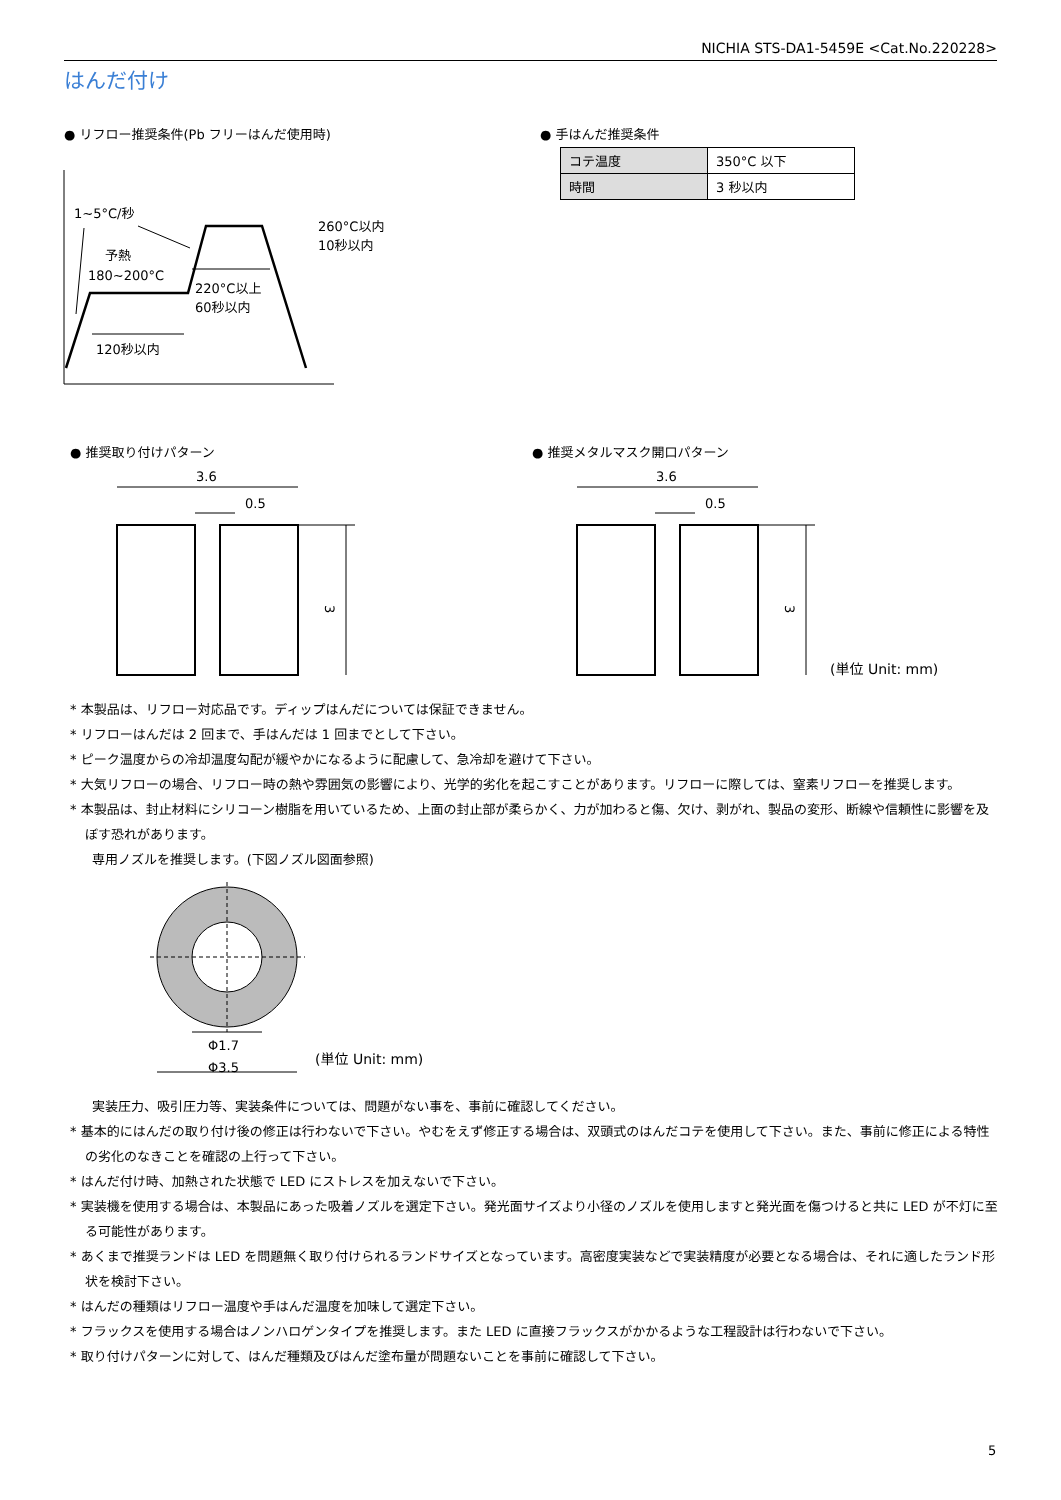NICHIA STS-DA1-5459E <Cat.No.220228>
はんだ付け
● リフロー推奨条件(Pb フリーはんだ使用時)
1~5°C/秒
予熱
180~200°C
260°C以内
10秒以内
220°C以上
60秒以内
120秒以内
● 手はんだ推奨条件
| コテ温度 | 350°C 以下 |
| 時間 | 3 秒以内 |
● 推奨取り付けパターン ● 推奨メタルマスク開口パターン
3.6
0.5
3
3.6
0.5
3
(単位 Unit: mm)
* 本製品は、リフロー対応品です。ディップはんだについては保証できません。
* リフローはんだは 2 回まで、手はんだは 1 回までとして下さい。
* ピーク温度からの冷却温度勾配が緩やかになるように配慮して、急冷却を避けて下さい。
* 大気リフローの場合、リフロー時の熱や雰囲気の影響により、光学的劣化を起こすことがあります。リフローに際しては、窒素リフローを推奨します。
* 本製品は、封止材料にシリコーン樹脂を用いているため、上面の封止部が柔らかく、力が加わると傷、欠け、剥がれ、製品の変形、断線や信頼性に影響を及ぼす恐れがあります。
専用ノズルを推奨します。(下図ノズル図面参照)
Φ1.7
Φ3.5
(単位 Unit: mm)
実装圧力、吸引圧力等、実装条件については、問題がない事を、事前に確認してください。
* 基本的にはんだの取り付け後の修正は行わないで下さい。やむをえず修正する場合は、双頭式のはんだコテを使用して下さい。また、事前に修正による特性の劣化のなきことを確認の上行って下さい。
* はんだ付け時、加熱された状態で LED にストレスを加えないで下さい。
* 実装機を使用する場合は、本製品にあった吸着ノズルを選定下さい。発光面サイズより小径のノズルを使用しますと発光面を傷つけると共に LED が不灯に至る可能性があります。
* あくまで推奨ランドは LED を問題無く取り付けられるランドサイズとなっています。高密度実装などで実装精度が必要となる場合は、それに適したランド形状を検討下さい。
* はんだの種類はリフロー温度や手はんだ温度を加味して選定下さい。
* フラックスを使用する場合はノンハロゲンタイプを推奨します。また LED に直接フラックスがかかるような工程設計は行わないで下さい。
* 取り付けパターンに対して、はんだ種類及びはんだ塗布量が問題ないことを事前に確認して下さい。
5